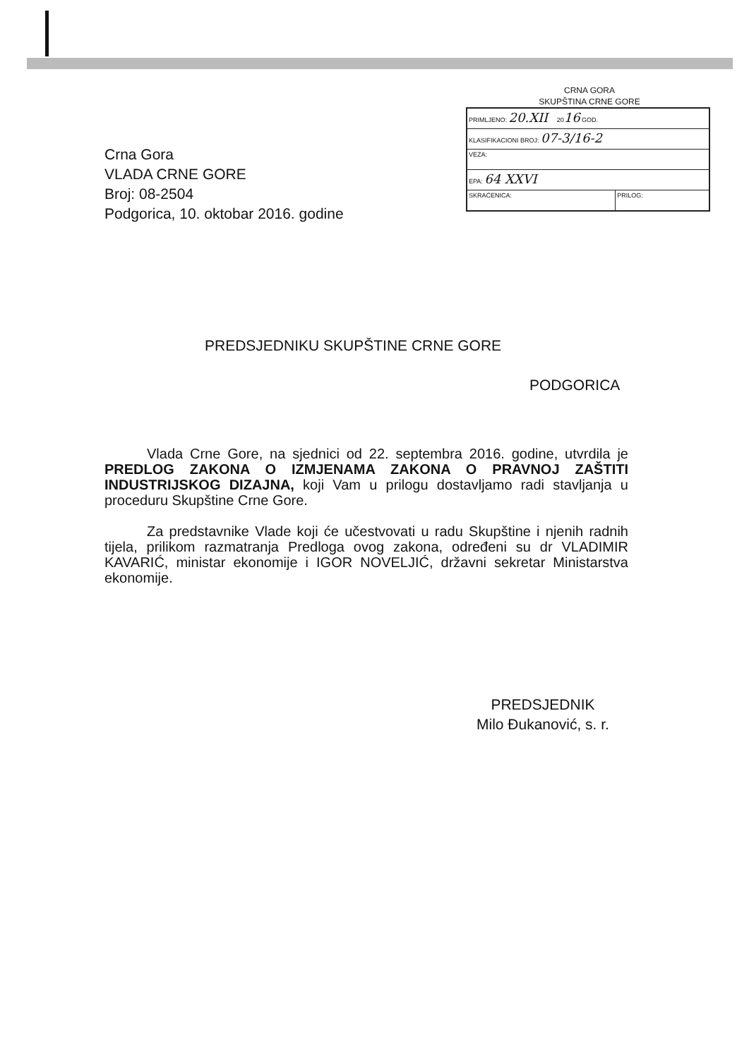CRNA GORA
SKUPŠTINA CRNE GORE
| PRIMLJENO: 20.XII 20 16 GOD. | |
| KLASIFIKACIONI BROJ: 07-3/16-2 | |
| VEZA: | |
| EPA: 64 XXVI | |
| SKRAĆENICA: | PRILOG: |
Crna Gora
VLADA CRNE GORE
Broj: 08-2504
Podgorica, 10. oktobar 2016. godine
PREDSJEDNIKU SKUPŠTINE CRNE GORE
PODGORICA
Vlada Crne Gore, na sjednici od 22. septembra 2016. godine, utvrdila je PREDLOG ZAKONA O IZMJENAMA ZAKONA O PRAVNOJ ZAŠTITI INDUSTRIJSKOG DIZAJNA, koji Vam u prilogu dostavljamo radi stavljanja u proceduru Skupštine Crne Gore.
Za predstavnike Vlade koji će učestvovati u radu Skupštine i njenih radnih tijela, prilikom razmatranja Predloga ovog zakona, određeni su dr VLADIMIR KAVARIĆ, ministar ekonomije i IGOR NOVELJIĆ, državni sekretar Ministarstva ekonomije.
PREDSJEDNIK
Milo Đukanović, s. r.